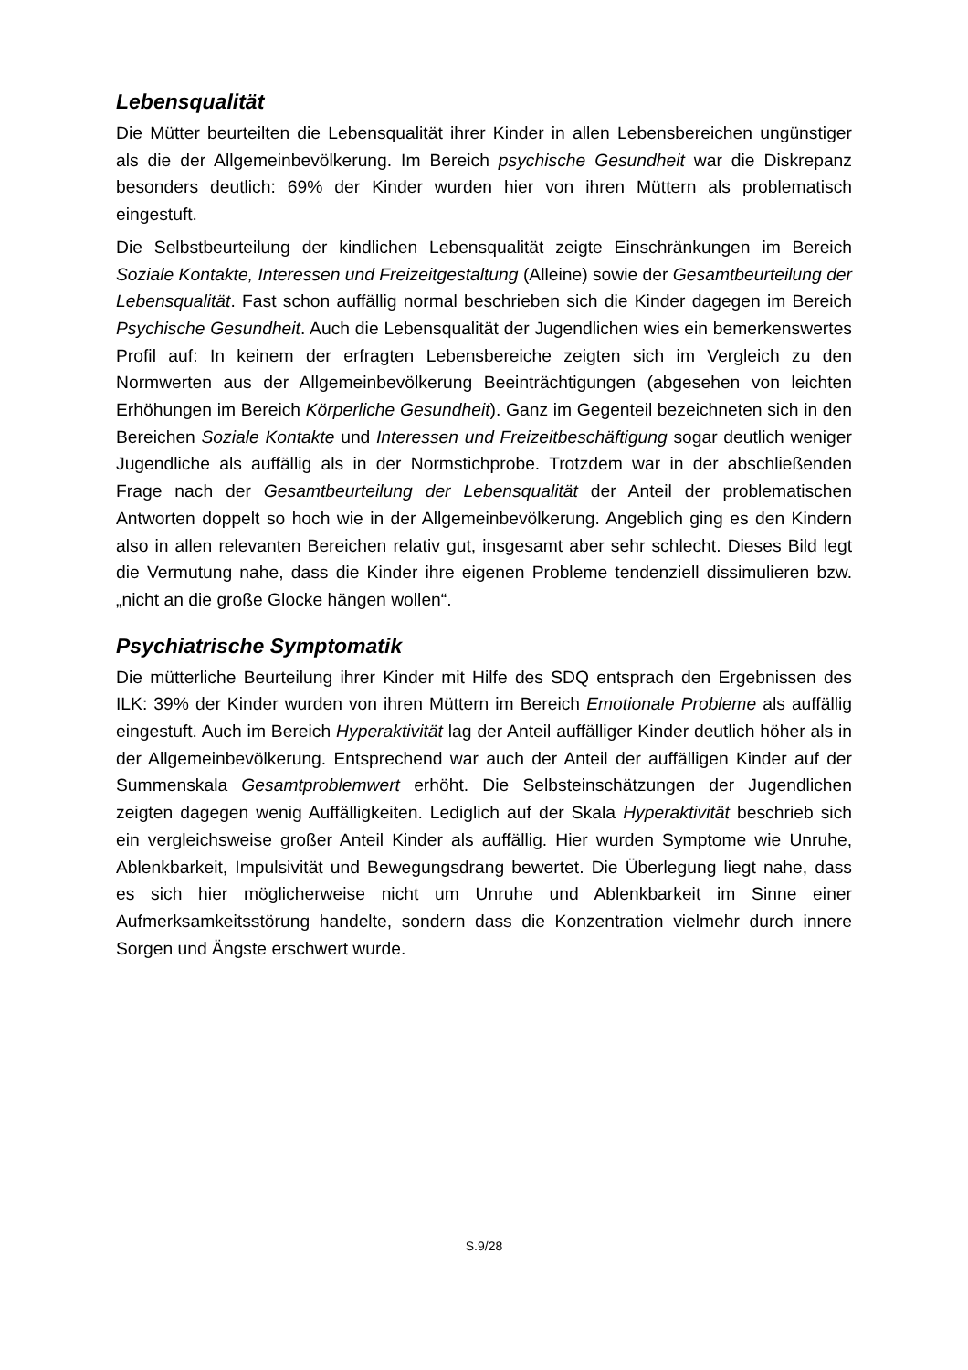Lebensqualität
Die Mütter beurteilten die Lebensqualität ihrer Kinder in allen Lebensbereichen ungünstiger als die der Allgemeinbevölkerung. Im Bereich psychische Gesundheit war die Diskrepanz besonders deutlich: 69% der Kinder wurden hier von ihren Müttern als problematisch eingestuft.
Die Selbstbeurteilung der kindlichen Lebensqualität zeigte Einschränkungen im Bereich Soziale Kontakte, Interessen und Freizeitgestaltung (Alleine) sowie der Gesamtbeurteilung der Lebensqualität. Fast schon auffällig normal beschrieben sich die Kinder dagegen im Bereich Psychische Gesundheit. Auch die Lebensqualität der Jugendlichen wies ein bemerkenswertes Profil auf: In keinem der erfragten Lebensbereiche zeigten sich im Vergleich zu den Normwerten aus der Allgemeinbevölkerung Beeinträchtigungen (abgesehen von leichten Erhöhungen im Bereich Körperliche Gesundheit). Ganz im Gegenteil bezeichneten sich in den Bereichen Soziale Kontakte und Interessen und Freizeitbeschäftigung sogar deutlich weniger Jugendliche als auffällig als in der Normstichprobe. Trotzdem war in der abschließenden Frage nach der Gesamtbeurteilung der Lebensqualität der Anteil der problematischen Antworten doppelt so hoch wie in der Allgemeinbevölkerung. Angeblich ging es den Kindern also in allen relevanten Bereichen relativ gut, insgesamt aber sehr schlecht. Dieses Bild legt die Vermutung nahe, dass die Kinder ihre eigenen Probleme tendenziell dissimulieren bzw. „nicht an die große Glocke hängen wollen“.
Psychiatrische Symptomatik
Die mütterliche Beurteilung ihrer Kinder mit Hilfe des SDQ entsprach den Ergebnissen des ILK: 39% der Kinder wurden von ihren Müttern im Bereich Emotionale Probleme als auffällig eingestuft. Auch im Bereich Hyperaktivität lag der Anteil auffälliger Kinder deutlich höher als in der Allgemeinbevölkerung. Entsprechend war auch der Anteil der auffälligen Kinder auf der Summenskala Gesamtproblemwert erhöht. Die Selbsteinschätzungen der Jugendlichen zeigten dagegen wenig Auffälligkeiten. Lediglich auf der Skala Hyperaktivität beschrieb sich ein vergleichsweise großer Anteil Kinder als auffällig. Hier wurden Symptome wie Unruhe, Ablenkbarkeit, Impulsivität und Bewegungsdrang bewertet. Die Überlegung liegt nahe, dass es sich hier möglicherweise nicht um Unruhe und Ablenkbarkeit im Sinne einer Aufmerksamkeitsstörung handelte, sondern dass die Konzentration vielmehr durch innere Sorgen und Ängste erschwert wurde.
S.9/28